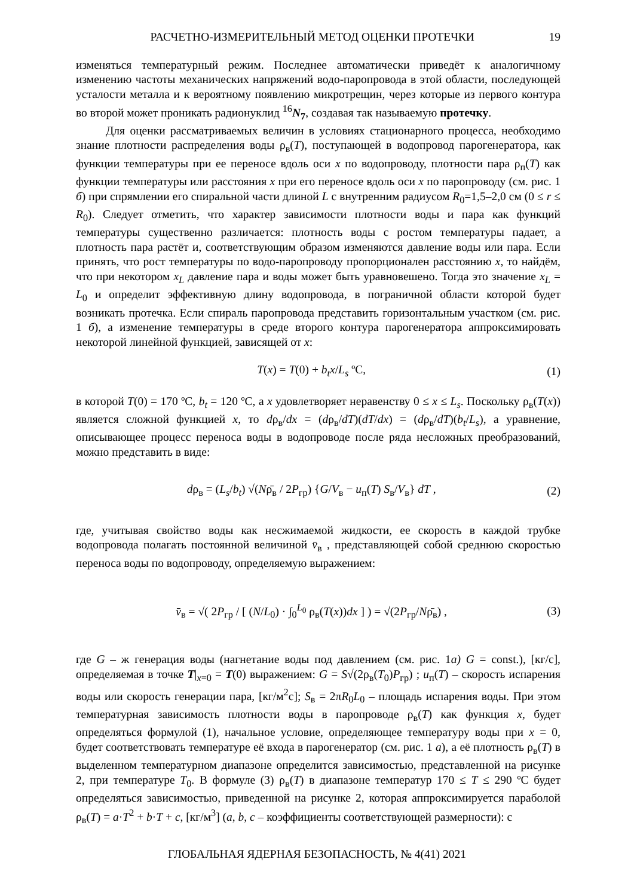РАСЧЕТНО-ИЗМЕРИТЕЛЬНЫЙ МЕТОД ОЦЕНКИ ПРОТЕЧКИ 19
изменяться температурный режим. Последнее автоматически приведёт к аналогичному изменению частоты механических напряжений водо-паропровода в этой области, последующей усталости металла и к вероятному появлению микротрещин, через которые из первого контура во второй может проникать радионуклид <sup>16</sup>N<sub>7</sub>, создавая так называемую протечку.
Для оценки рассматриваемых величин в условиях стационарного процесса, необходимо знание плотности распределения воды ρ<sub>в</sub>(T), поступающей в водопровод парогенератора, как функции температуры при ее переносе вдоль оси x по водопроводу, плотности пара ρ<sub>п</sub>(T) как функции температуры или расстояния x при его переносе вдоль оси x по паропроводу (см. рис. 1 б) при спрямлении его спиральной части длиной L с внутренним радиусом R<sub>0</sub>=1,5–2,0 см (0 ≤ r ≤ R<sub>0</sub>). Следует отметить, что характер зависимости плотности воды и пара как функций температуры существенно различается: плотность воды с ростом температуры падает, а плотность пара растёт и, соответствующим образом изменяются давление воды или пара. Если принять, что рост температуры по водо-паропроводу пропорционален расстоянию x, то найдём, что при некотором x<sub>L</sub> давление пара и воды может быть уравновешено. Тогда это значение x<sub>L</sub> = L<sub>0</sub> и определит эффективную длину водопровода, в пограничной области которой будет возникать протечка. Если спираль паропровода представить горизонтальным участком (см. рис. 1 б), а изменение температуры в среде второго контура парогенератора аппроксимировать некоторой линейной функцией, зависящей от x:
T(x) = T(0) + b<sub>t</sub>x/L<sub>s</sub> ºC, (1)
в которой T(0) = 170 ºC, b<sub>t</sub> = 120 ºC, а x удовлетворяет неравенству 0 ≤ x ≤ L<sub>s</sub>. Поскольку ρ<sub>в</sub>(T(x)) является сложной функцией x, то dρ<sub>в</sub>/dx = (dρ<sub>в</sub>/dT)(dT/dx) = (dρ<sub>в</sub>/dT)(b<sub>t</sub>/L<sub>s</sub>), а уравнение, описывающее процесс переноса воды в водопроводе после ряда несложных преобразований, можно представить в виде:
dρ<sub>в</sub> = (L<sub>s</sub>/b<sub>t</sub>) √(Nρ̄<sub>в</sub> / 2P<sub>гр</sub>) {G/V<sub>в</sub> − u<sub>п</sub>(T) S<sub>в</sub>/V<sub>в</sub>} dT , (2)
где, учитывая свойство воды как несжимаемой жидкости, ее скорость в каждой трубке водопровода полагать постоянной величиной v̄<sub>в</sub> , представляющей собой среднюю скоростью переноса воды по водопроводу, определяемую выражением:
v̄<sub>в</sub> = √( 2P<sub>гр</sub> / [ (N/L<sub>0</sub>) · ∫<sub>0</sub><sup>L<sub>0</sub></sup> ρ<sub>в</sub>(T(x))dx ] ) = √(2P<sub>гр</sub>/Nρ̄<sub>в</sub>) , (3)
где G – ж генерация воды (нагнетание воды под давлением (см. рис. 1а) G = const.), [кг/с], определяемая в точке T|<sub>x=0</sub> = T(0) выражением: G = S√(2ρ<sub>в</sub>(T<sub>0</sub>)P<sub>гр</sub>) ; u<sub>п</sub>(T) – скорость испарения воды или скорость генерации пара, [кг/м<sup>2</sup>с]; S<sub>в</sub> = 2πR<sub>0</sub>L<sub>0</sub> – площадь испарения воды. При этом температурная зависимость плотности воды в паропроводе ρ<sub>в</sub>(T) как функция x, будет определяться формулой (1), начальное условие, определяющее температуру воды при x = 0, будет соответствовать температуре её входа в парогенератор (см. рис. 1 а), а её плотность ρ<sub>в</sub>(T) в выделенном температурном диапазоне определится зависимостью, представленной на рисунке 2, при температуре T<sub>0</sub>. В формуле (3) ρ<sub>в</sub>(T) в диапазоне температур 170 ≤ T ≤ 290 ºC будет определяться зависимостью, приведенной на рисунке 2, которая аппроксимируется параболой ρ<sub>в</sub>(T) = a·T<sup>2</sup> + b·T + c, [кг/м<sup>3</sup>] (a, b, c – коэффициенты соответствующей размерности): с
ГЛОБАЛЬНАЯ ЯДЕРНАЯ БЕЗОПАСНОСТЬ, № 4(41) 2021